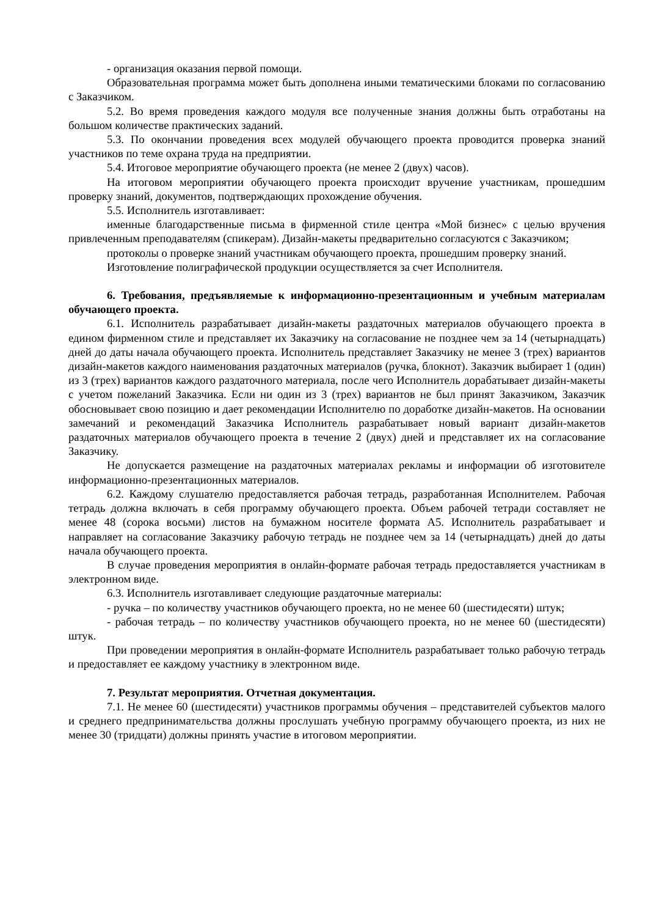- организация оказания первой помощи.
Образовательная программа может быть дополнена иными тематическими блоками по согласованию с Заказчиком.
5.2. Во время проведения каждого модуля все полученные знания должны быть отработаны на большом количестве практических заданий.
5.3. По окончании проведения всех модулей обучающего проекта проводится проверка знаний участников по теме охрана труда на предприятии.
5.4. Итоговое мероприятие обучающего проекта (не менее 2 (двух) часов).
На итоговом мероприятии обучающего проекта происходит вручение участникам, прошедшим проверку знаний, документов, подтверждающих прохождение обучения.
5.5. Исполнитель изготавливает:
именные благодарственные письма в фирменной стиле центра «Мой бизнес» с целью вручения привлеченным преподавателям (спикерам). Дизайн-макеты предварительно согласуются с Заказчиком;
протоколы о проверке знаний участникам обучающего проекта, прошедшим проверку знаний.
Изготовление полиграфической продукции осуществляется за счет Исполнителя.
6. Требования, предъявляемые к информационно-презентационным и учебным материалам обучающего проекта.
6.1. Исполнитель разрабатывает дизайн-макеты раздаточных материалов обучающего проекта в едином фирменном стиле и представляет их Заказчику на согласование не позднее чем за 14 (четырнадцать) дней до даты начала обучающего проекта. Исполнитель представляет Заказчику не менее 3 (трех) вариантов дизайн-макетов каждого наименования раздаточных материалов (ручка, блокнот). Заказчик выбирает 1 (один) из 3 (трех) вариантов каждого раздаточного материала, после чего Исполнитель дорабатывает дизайн-макеты с учетом пожеланий Заказчика. Если ни один из 3 (трех) вариантов не был принят Заказчиком, Заказчик обосновывает свою позицию и дает рекомендации Исполнителю по доработке дизайн-макетов. На основании замечаний и рекомендаций Заказчика Исполнитель разрабатывает новый вариант дизайн-макетов раздаточных материалов обучающего проекта в течение 2 (двух) дней и представляет их на согласование Заказчику.
Не допускается размещение на раздаточных материалах рекламы и информации об изготовителе информационно-презентационных материалов.
6.2. Каждому слушателю предоставляется рабочая тетрадь, разработанная Исполнителем. Рабочая тетрадь должна включать в себя программу обучающего проекта. Объем рабочей тетради составляет не менее 48 (сорока восьми) листов на бумажном носителе формата А5. Исполнитель разрабатывает и направляет на согласование Заказчику рабочую тетрадь не позднее чем за 14 (четырнадцать) дней до даты начала обучающего проекта.
В случае проведения мероприятия в онлайн-формате рабочая тетрадь предоставляется участникам в электронном виде.
6.3. Исполнитель изготавливает следующие раздаточные материалы:
- ручка – по количеству участников обучающего проекта, но не менее 60 (шестидесяти) штук;
- рабочая тетрадь – по количеству участников обучающего проекта, но не менее 60 (шестидесяти) штук.
При проведении мероприятия в онлайн-формате Исполнитель разрабатывает только рабочую тетрадь и предоставляет ее каждому участнику в электронном виде.
7. Результат мероприятия. Отчетная документация.
7.1. Не менее 60 (шестидесяти) участников программы обучения – представителей субъектов малого и среднего предпринимательства должны прослушать учебную программу обучающего проекта, из них не менее 30 (тридцати) должны принять участие в итоговом мероприятии.